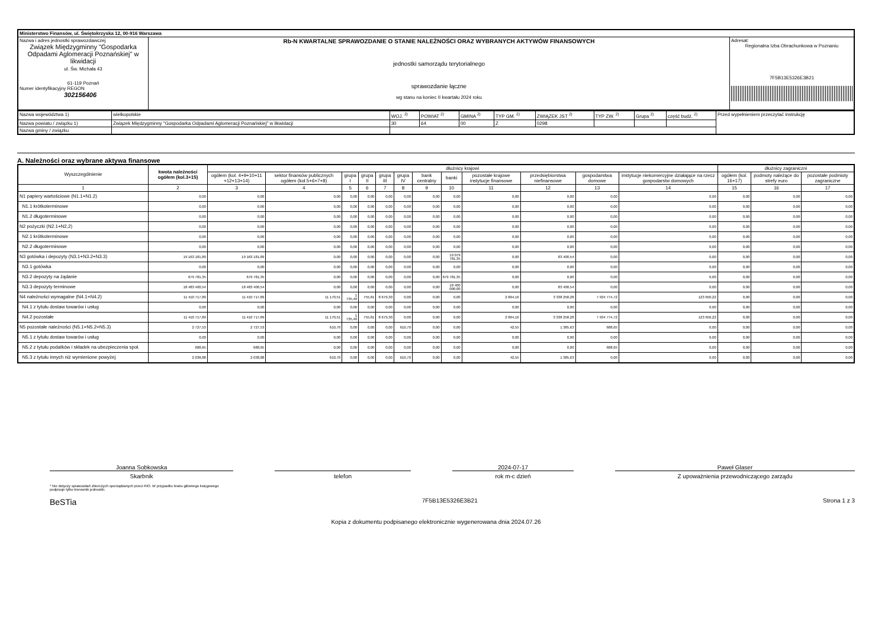| Ministerstwo Finansów, ul. Świętokrzyska 12, 00-916 Warszawa | | |
| Nazwa i adres jednostki sprawozdawczej Związek Międzygminny "Gospodarka Odpadami Aglomeracji Poznańskiej" w likwidacji ul. Św. Michała 43 61-119 Poznań Numer identyfikacyjny REGON 302156406 | Rb-N KWARTALNE SPRAWOZDANIE O STANIE NALEŻNOŚCI ORAZ WYBRANYCH AKTYWÓW FINANSOWYCH jednostki samorządu terytorialnego sprawozdanie łączne wg stanu na koniec II kwartału 2024 roku | Adresat: Regionalna Izba Obrachunkowa w Poznaniu 7F5B13E5326E3B21 |
| Nazwa województwa 1) | wielkopolskie | WOJ. <sup>2)</sup> | POWIAT <sup>2)</sup> | GMINA <sup>2)</sup> | TYP GM. <sup>2)</sup> | ZWIĄZEK JST <sup>2)</sup> | TYP ZW. <sup>2)</sup> | Grupa <sup>2)</sup> | część budż. <sup>2)</sup> | Przed wypełnieniem przeczytać instrukcję |
| Nazwa powiatu / związku 1) | Związek Międzygminny "Gospodarka Odpadami Aglomeracji Poznańskiej" w likwidacji | 30 | 64 | 00 | Z | 0298 | | | | |
| Nazwa gminy / związku | | | | | | | | | | |
A. Należności oraz wybrane aktywa finansowe
| Wyszczególnienie | kwota należności ogółem (kol.3+15) | dłużnicy krajowi | | | | | | | | | | | | dłużnicy zagraniczni | | |
| --- | --- | --- | --- | --- | --- | --- | --- | --- | --- | --- | --- | --- | --- | --- | --- | --- |
| | | ogółem (kol. 4+9+10+11 +12+13+14) | sektor finansów publicznych ogółem (kol.5+6+7+8) | grupa I | grupa II | grupa III | grupa IV | bank centralny | banki | pozostałe krajowe instytucje finansowe | przedsiębiorstwa niefinansowe | gospodarstwa domowe | instytucje niekomercyjne działające na rzecz gospodarstw domowych | ogółem (kol. 16+17) | podmoty należące do strefy euro | pozostałe podmioty zagraniczne |
| 1 | 2 | 3 | 4 | 5 | 6 | 7 | 8 | 9 | 10 | 11 | 12 | 13 | 14 | 15 | 16 | 17 |
| N1 papiery wartościowe (N1.1+N1.2) | 0,00 | 0,00 | 0,00 | 0,00 | 0,00 | 0,00 | 0,00 | 0,00 | 0,00 | 0,00 | 0,00 | 0,00 | 0,00 | 0,00 | 0,00 | 0,00 |
| N1.1 krótkoterminowe | 0,00 | 0,00 | 0,00 | 0,00 | 0,00 | 0,00 | 0,00 | 0,00 | 0,00 | 0,00 | 0,00 | 0,00 | 0,00 | 0,00 | 0,00 | 0,00 |
| N1.2 długoterminowe | 0,00 | 0,00 | 0,00 | 0,00 | 0,00 | 0,00 | 0,00 | 0,00 | 0,00 | 0,00 | 0,00 | 0,00 | 0,00 | 0,00 | 0,00 | 0,00 |
| N2 pożyczki (N2.1+N2,2) | 0,00 | 0,00 | 0,00 | 0,00 | 0,00 | 0,00 | 0,00 | 0,00 | 0,00 | 0,00 | 0,00 | 0,00 | 0,00 | 0,00 | 0,00 | 0,00 |
| N2.1 krótkoterminowe | 0,00 | 0,00 | 0,00 | 0,00 | 0,00 | 0,00 | 0,00 | 0,00 | 0,00 | 0,00 | 0,00 | 0,00 | 0,00 | 0,00 | 0,00 | 0,00 |
| N2.2 długoterminowe | 0,00 | 0,00 | 0,00 | 0,00 | 0,00 | 0,00 | 0,00 | 0,00 | 0,00 | 0,00 | 0,00 | 0,00 | 0,00 | 0,00 | 0,00 | 0,00 |
| N3 gotówka i depozyty (N3.1+N3.2+N3.3) | 19 163 181,89 | 19 163 181,89 | 0,00 | 0,00 | 0,00 | 0,00 | 0,00 | 0,00 | 19 079 781,35 | 0,00 | 83 400,54 | 0,00 | 0,00 | 0,00 | 0,00 | 0,00 |
| N3.1 gotówka | 0,00 | 0,00 | 0,00 | 0,00 | 0,00 | 0,00 | 0,00 | 0,00 | 0,00 | 0,00 | 0,00 | 0,00 | 0,00 | 0,00 | 0,00 | 0,00 |
| N3.2 depozyty na żądanie | 679 781,35 | 679 781,35 | 0,00 | 0,00 | 0,00 | 0,00 | 0,00 | 0,00 | 679 781,35 | 0,00 | 0,00 | 0,00 | 0,00 | 0,00 | 0,00 | 0,00 |
| N3.3 depozyty terminowe | 18 483 400,54 | 18 483 400,54 | 0,00 | 0,00 | 0,00 | 0,00 | 0,00 | 0,00 | 18 400 000,00 | 0,00 | 83 400,54 | 0,00 | 0,00 | 0,00 | 0,00 | 0,00 |
| N4 należności wymagalne (N4.1+N4.2) | 11 410 717,89 | 11 410 717,89 | 11 170,51 | 1 735,40 | 755,81 | 8 679,30 | 0,00 | 0,00 | 0,00 | 2 864,16 | 3 338 258,28 | 7 934 774,72 | 123 650,22 | 0,00 | 0,00 | 0,00 |
| N4.1 z tytułu dostaw towarów i usług | 0,00 | 0,00 | 0,00 | 0,00 | 0,00 | 0,00 | 0,00 | 0,00 | 0,00 | 0,00 | 0,00 | 0,00 | 0,00 | 0,00 | 0,00 | 0,00 |
| N4.2 pozostałe | 11 410 717,89 | 11 410 717,89 | 11 170,51 | 1 735,40 | 755,81 | 8 679,30 | 0,00 | 0,00 | 0,00 | 2 864,16 | 3 338 258,28 | 7 934 774,72 | 123 650,22 | 0,00 | 0,00 | 0,00 |
| N5 pozostałe należności (N5.1+N5.2+N5.3) | 2 727,53 | 2 727,53 | 610,70 | 0,00 | 0,00 | 0,00 | 610,70 | 0,00 | 0,00 | 42,55 | 1 385,63 | 688,65 | 0,00 | 0,00 | 0,00 | 0,00 |
| N5.1 z tytułu dostaw towarów i usług | 0,00 | 0,00 | 0,00 | 0,00 | 0,00 | 0,00 | 0,00 | 0,00 | 0,00 | 0,00 | 0,00 | 0,00 | 0,00 | 0,00 | 0,00 | 0,00 |
| N5.2 z tytułu podatków i składek na ubezpieczenia społ. | 688,65 | 688,65 | 0,00 | 0,00 | 0,00 | 0,00 | 0,00 | 0,00 | 0,00 | 0,00 | 0,00 | 688,65 | 0,00 | 0,00 | 0,00 | 0,00 |
| N5.3 z tytułu innych niż wymienione powyżej | 2 038,88 | 2 038,88 | 610,70 | 0,00 | 0,00 | 0,00 | 610,70 | 0,00 | 0,00 | 42,55 | 1 385,63 | 0,00 | 0,00 | 0,00 | 0,00 | 0,00 |
Joanna Sobkowska
Skarbnik
telefon
2024-07-17
rok m-c dzień
Paweł Glaser
Z upoważnienia przewodniczącego zarządu
* Nie dotyczy sprawozdań zbiorczych sporządzanych przez RIO. W przypadku braku głównego księgowego
podpisuje tylko kierownik jednostki.
BeSTia 7F5B13E5326E3B21 Strona 1 z 3
Kopia z dokumentu podpisanego elektronicznie wygenerowana dnia 2024.07.26